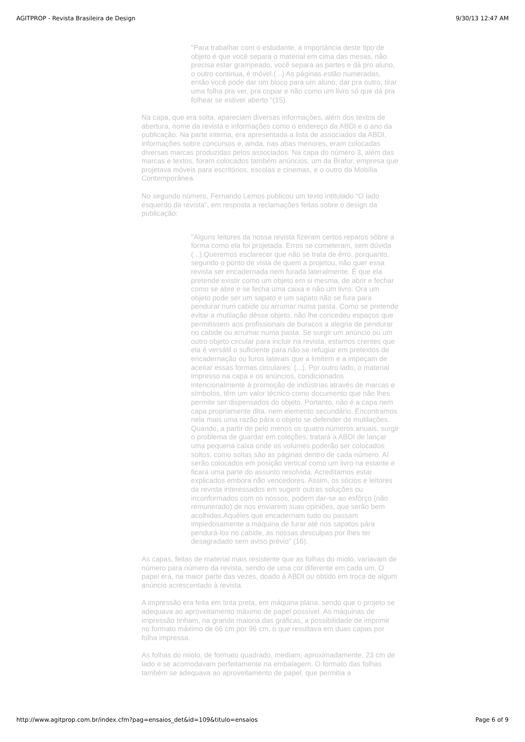AGITPROP - Revista Brasileira de Design 9/30/13 12:47 AM
"Para trabalhar com o estudante, a importância deste tipo de objeto é que você separa o material em cima das mesas, não precisa estar grampeado, você separa as partes e dá pro aluno, o outro continua, é móvel.(...) As páginas estão numeradas, então você pode dar um bloco para um aluno, dar pra outro, tirar uma folha pra ver, pra copiar e não como um livro só que dá pra folhear se estiver aberto "(15).
Na capa, que era solta, apareciam diversas informações, além dos textos de abertura, nome da revista e informações como o endereço da ABDI e o ano da publicação. Na parte interna, era apresentada a lista de associados da ABDI, informações sobre concursos e, ainda, nas abas menores, eram colocadas diversas marcas produzidas pelos associados. Na capa do número 3, além das marcas e textos, foram colocados também anúncios, um da Brafor, empresa que projetava móveis para escritórios, escolas e cinemas, e o outro da Mobília Contemporânea.
No segundo número, Fernando Lemos publicou um texto intitulado “O lado esquerdo da revista”, em resposta a reclamações feitas sobre o design da publicação:
"Alguns leitores da nossa revista fizeram certos reparos sôbre a forma como ela foi projetada. Erros se cometeram, sem dúvida (...).Queremos esclarecer que não se trata de êrro, porquanto, segundo o ponto de vista de quem a projetou, não quer essa revista ser encadernada nem furada lateralmente. É que ela pretende existir como um objeto em si mesma, de abrir e fechar como se abre e se fecha uma caixa e não um livro. Ora um objeto pode ser um sapato e um sapato não se fura para pendurar num cabide ou arrumar numa pasta. Como se pretende evitar a mutilação dêsse objeto, não lhe concedeu espaços que permitissem aos profissionais de buracos a alegria de pendurar no cabide ou arrumar numa pasta. Se surgir um anúncio ou um outro objeto circular para incluir na revista, estamos crentes que ela é versátil o suficiente para não se refugiar em pretextos de encadernação ou furos laterais que a limitem e a impeçam de aceitar essas formas circulares. (...). Por outro lado, o material impresso na capa e os anúncios, condicionados intencionalmente à promoção de indústrias através de marcas e símbolos, têm um valor técnico como documento que não lhes permite ser dispensados do objeto. Portanto, não é a capa nem capa propriamente dita, nem elemento secundário. Encontramos nela mais uma razão pára o objeto se defender de mutilações. Quando, a partir de pelo menos os quatro números anuais, surgir o problema de guardar em coleções, tratará a ABDI de lançar uma pequena caixa onde os volumes poderão ser colocados soltos, como soltas são as páginas dentro de cada número. Aí serão colocados em posição vertical como um livro na estante e ficará uma parte do assunto resolvida. Acreditamos estar explicados embora não vencedores. Assim, os sócios e leitores da revista interessados em sugerir outras soluções ou inconformados com os nossos, podem dar-se ao esfôrço (não remunerado) de nos enviarem suas opiniões, que serão bem acolhidas.Aquêles que encadernam tudo ou passam impiedosamente a máquina de furar até nos sapatos pára pendurá-los no cabide, as nossas desculpas por lhes ter desagradado sem aviso prévio" (16).
As capas, feitas de material mais resistente que as folhas do miolo, variavam de número para número da revista, sendo de uma cor diferente em cada um. O papel era, na maior parte das vezes, doado à ABDI ou obtido em troca de algum anúncio acrescentado à revista.
A impressão era feita em tinta preta, em máquina plana, sendo que o projeto se adequava ao aproveitamento máximo de papel possível. As máquinas de impressão tinham, na grande maioria das gráficas, a possibilidade de imprimir no formato máximo de 66 cm por 96 cm, o que resultava em duas capas por folha impressa.
As folhas do miolo, de formato quadrado, mediam, aproximadamente, 23 cm de lado e se acomodavam perfeitamente na embalagem. O formato das folhas também se adequava ao aproveitamento de papel, que permitia a
http://www.agitprop.com.br/index.cfm?pag=ensaios_det&id=109&titulo=ensaios Page 6 of 9